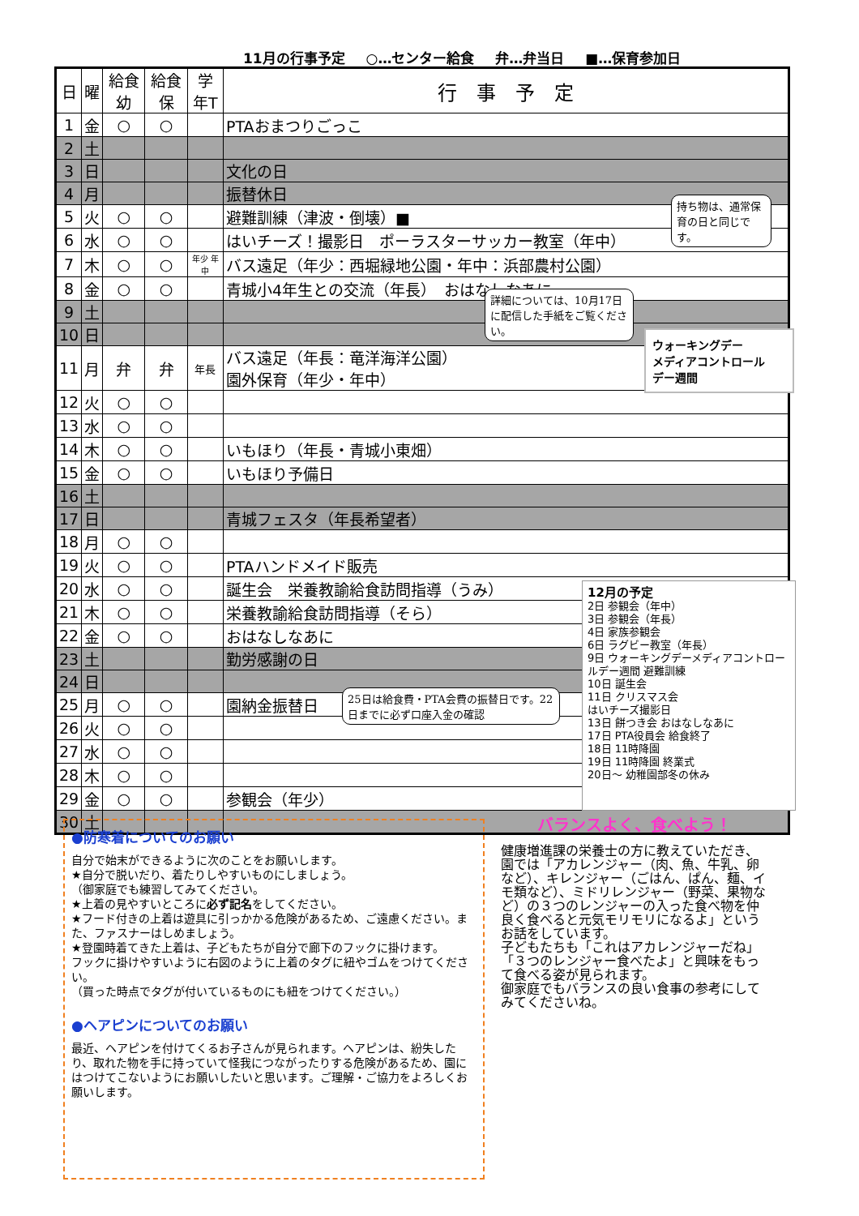11月の行事予定 ○…センター給食 弁…弁当日 ■…保育参加日
| 日 | 曜 | 給食 幼 | 給食 保 | 学年T | 行 事 予 定 |
| --- | --- | --- | --- | --- | --- |
| 1 | 金 | ○ | ○ | | PTAおまつりごっこ |
| 2 | 土 | | | | |
| 3 | 日 | | | | 文化の日 |
| 4 | 月 | | | | 振替休日 |
| 5 | 火 | ○ | ○ | | 避難訓練（津波・倒壊）■ |
| 6 | 水 | ○ | ○ | | はいチーズ！撮影日 ポーラスターサッカー教室（年中） |
| 7 | 木 | ○ | ○ | 年少 年中 | バス遠足（年少：西堀緑地公園・年中：浜部農村公園） |
| 8 | 金 | ○ | ○ | | 青城小4年生との交流（年長） おはなしなあに |
| 9 | 土 | | | | |
| 10 | 日 | | | | |
| 11 | 月 | 弁 | 弁 | 年長 | バス遠足（年長：竜洋海洋公園） 園外保育（年少・年中） |
| 12 | 火 | ○ | ○ | | |
| 13 | 水 | ○ | ○ | | |
| 14 | 木 | ○ | ○ | | いもほり（年長・青城小東畑） |
| 15 | 金 | ○ | ○ | | いもほり予備日 |
| 16 | 土 | | | | |
| 17 | 日 | | | | 青城フェスタ（年長希望者） |
| 18 | 月 | ○ | ○ | | |
| 19 | 火 | ○ | ○ | | PTAハンドメイド販売 |
| 20 | 水 | ○ | ○ | | 誕生会 栄養教諭給食訪問指導（うみ） |
| 21 | 木 | ○ | ○ | | 栄養教諭給食訪問指導（そら） |
| 22 | 金 | ○ | ○ | | おはなしなあに |
| 23 | 土 | | | | 勤労感謝の日 |
| 24 | 日 | | | | |
| 25 | 月 | ○ | ○ | | 園納金振替日 |
| 26 | 火 | ○ | ○ | | |
| 27 | 水 | ○ | ○ | | |
| 28 | 木 | ○ | ○ | | |
| 29 | 金 | ○ | ○ | | 参観会（年少） |
| 30 | 土 | | | | |
持ち物は、通常保育の日と同じです。
詳細については、10月17日に配信した手紙をご覧ください。
ウォーキングデー
メディアコントロール
デー週間
25日は給食費・PTA会費の振替日です。22日までに必ず口座入金の確認
12月の予定
2日 参観会（年中）
3日 参観会（年長）
4日 家族参観会
6日 ラグビー教室（年長）
9日 ウォーキングデーメディアコントロールデー週間 避難訓練
10日 誕生会
11日 クリスマス会
はいチーズ撮影日
13日 餅つき会 おはなしなあに
17日 PTA役員会 給食終了
18日 11時降園
19日 11時降園 終業式
20日～ 幼稚園部冬の休み
●防寒着についてのお願い
自分で始末ができるように次のことをお願いします。
★自分で脱いだり、着たりしやすいものにしましょう。
（御家庭でも練習してみてください。
★上着の見やすいところに必ず記名をしてください。
★フード付きの上着は遊具に引っかかる危険があるため、ご遠慮ください。また、ファスナーはしめましょう。
★登園時着てきた上着は、子どもたちが自分で廊下のフックに掛けます。
フックに掛けやすいように右図のように上着のタグに紐やゴムをつけてください。
（買った時点でタグが付いているものにも紐をつけてください。）
●ヘアピンについてのお願い
最近、ヘアピンを付けてくるお子さんが見られます。ヘアピンは、紛失したり、取れた物を手に持っていて怪我につながったりする危険があるため、園にはつけてこないようにお願いしたいと思います。ご理解・ご協力をよろしくお願いします。
バランスよく、食べよう！
健康増進課の栄養士の方に教えていただき、園では「アカレンジャー（肉、魚、牛乳、卵など）、キレンジャー（ごはん、ぱん、麺、イモ類など）、ミドリレンジャー（野菜、果物など）の３つのレンジャーの入った食べ物を仲良く食べると元気モリモリになるよ」というお話をしています。
子どもたちも「これはアカレンジャーだね」「３つのレンジャー食べたよ」と興味をもって食べる姿が見られます。
御家庭でもバランスの良い食事の参考にしてみてくださいね。